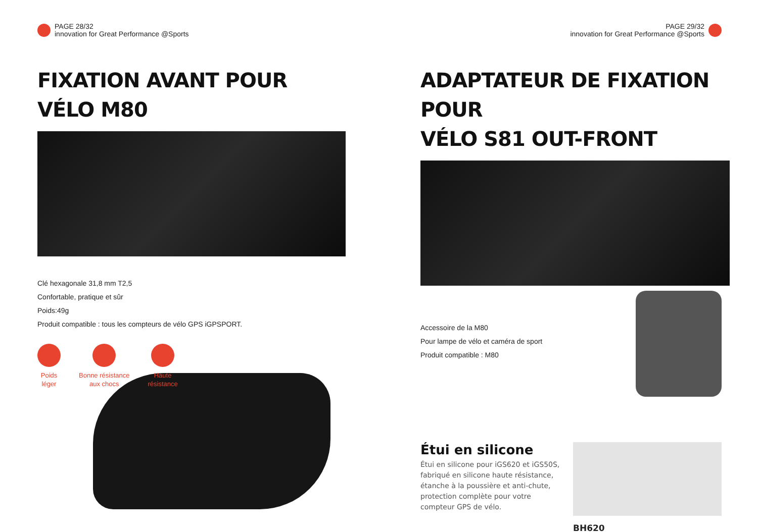PAGE 28/32
innovation for Great Performance @Sports
FIXATION AVANT POUR
VÉLO M80
Clé hexagonale 31,8 mm T2,5
Confortable, pratique et sûr
Poids:49g
Produit compatible : tous les compteurs de vélo GPS iGPSPORT.
Poids
léger
Bonne résistance
aux chocs
Haute
résistance
PAGE 29/32
innovation for Great Performance @Sports
ADAPTATEUR DE FIXATION POUR
VÉLO S81 OUT-FRONT
Accessoire de la M80
Pour lampe de vélo et caméra de sport
Produit compatible : M80
Étui en silicone
Étui en silicone pour iGS620 et iGS50S, fabriqué en silicone haute résistance, étanche à la poussière et anti-chute, protection complète pour votre compteur GPS de vélo.
BH620